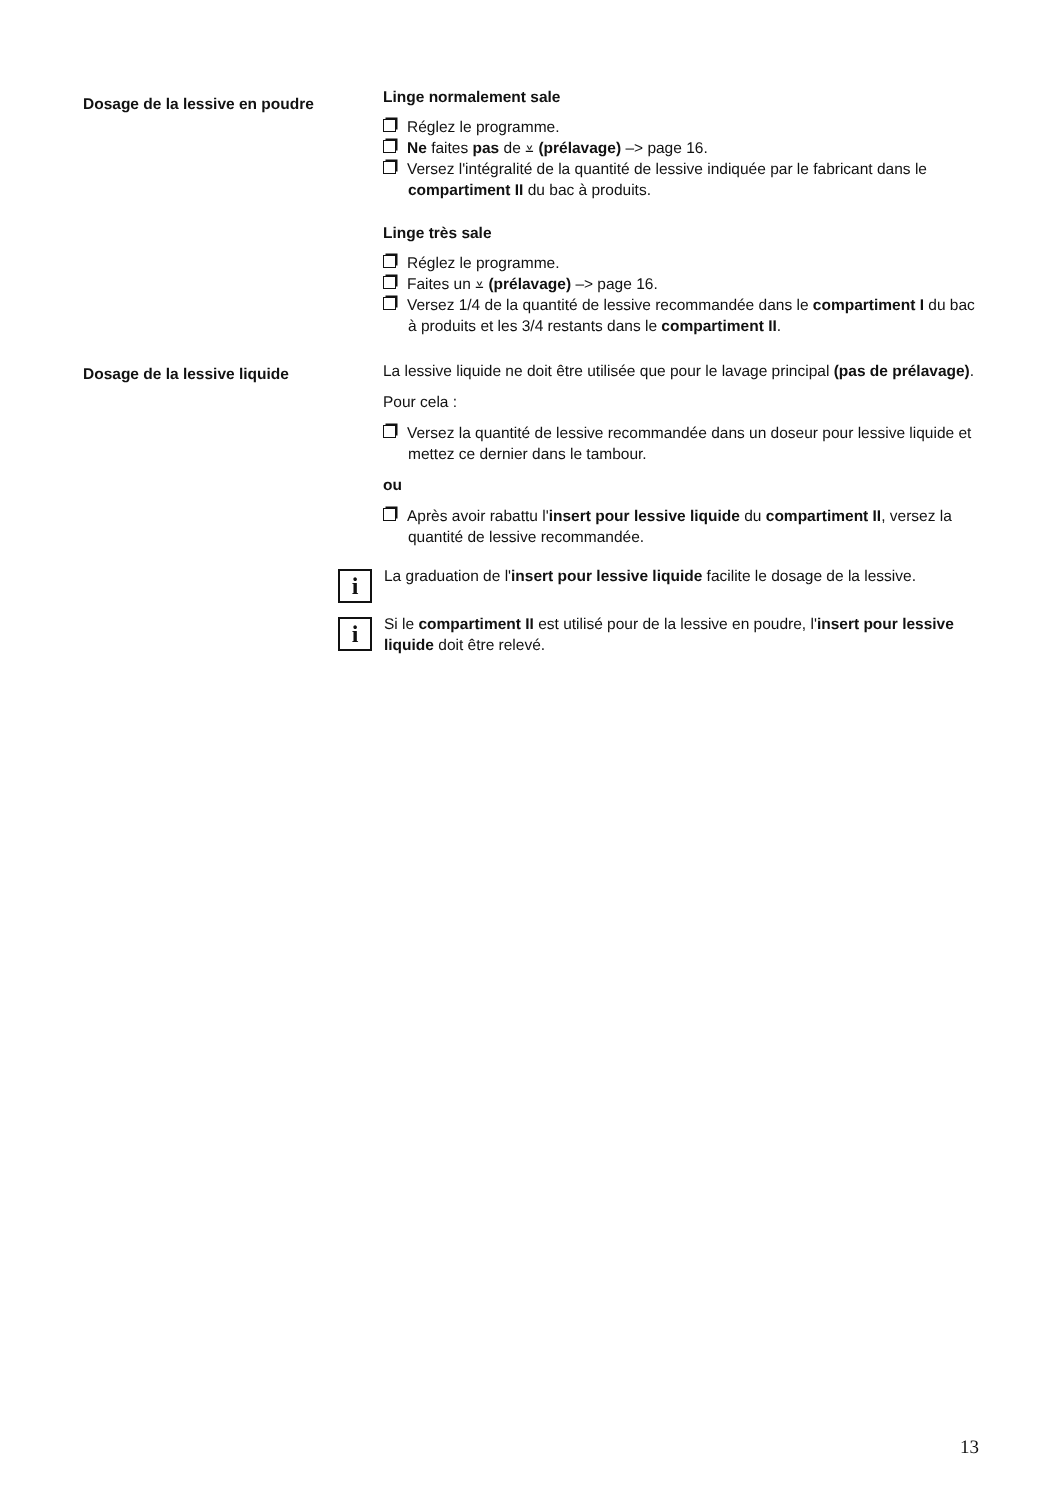Dosage de la lessive en poudre
Linge normalement sale
Réglez le programme.
Ne faites pas de ⩡ (prélavage) –> page 16.
Versez l'intégralité de la quantité de lessive indiquée par le fabricant dans le compartiment II du bac à produits.
Linge très sale
Réglez le programme.
Faites un ⩡ (prélavage) –> page 16.
Versez 1/4 de la quantité de lessive recommandée dans le compartiment I du bac à produits et les 3/4 restants dans le compartiment II.
Dosage de la lessive liquide
La lessive liquide ne doit être utilisée que pour le lavage principal (pas de prélavage).
Pour cela :
Versez la quantité de lessive recommandée dans un doseur pour lessive liquide et mettez ce dernier dans le tambour.
ou
Après avoir rabattu l'insert pour lessive liquide du compartiment II, versez la quantité de lessive recommandée.
i
La graduation de l'insert pour lessive liquide facilite le dosage de la lessive.
i
Si le compartiment II est utilisé pour de la lessive en poudre, l'insert pour lessive liquide doit être relevé.
13